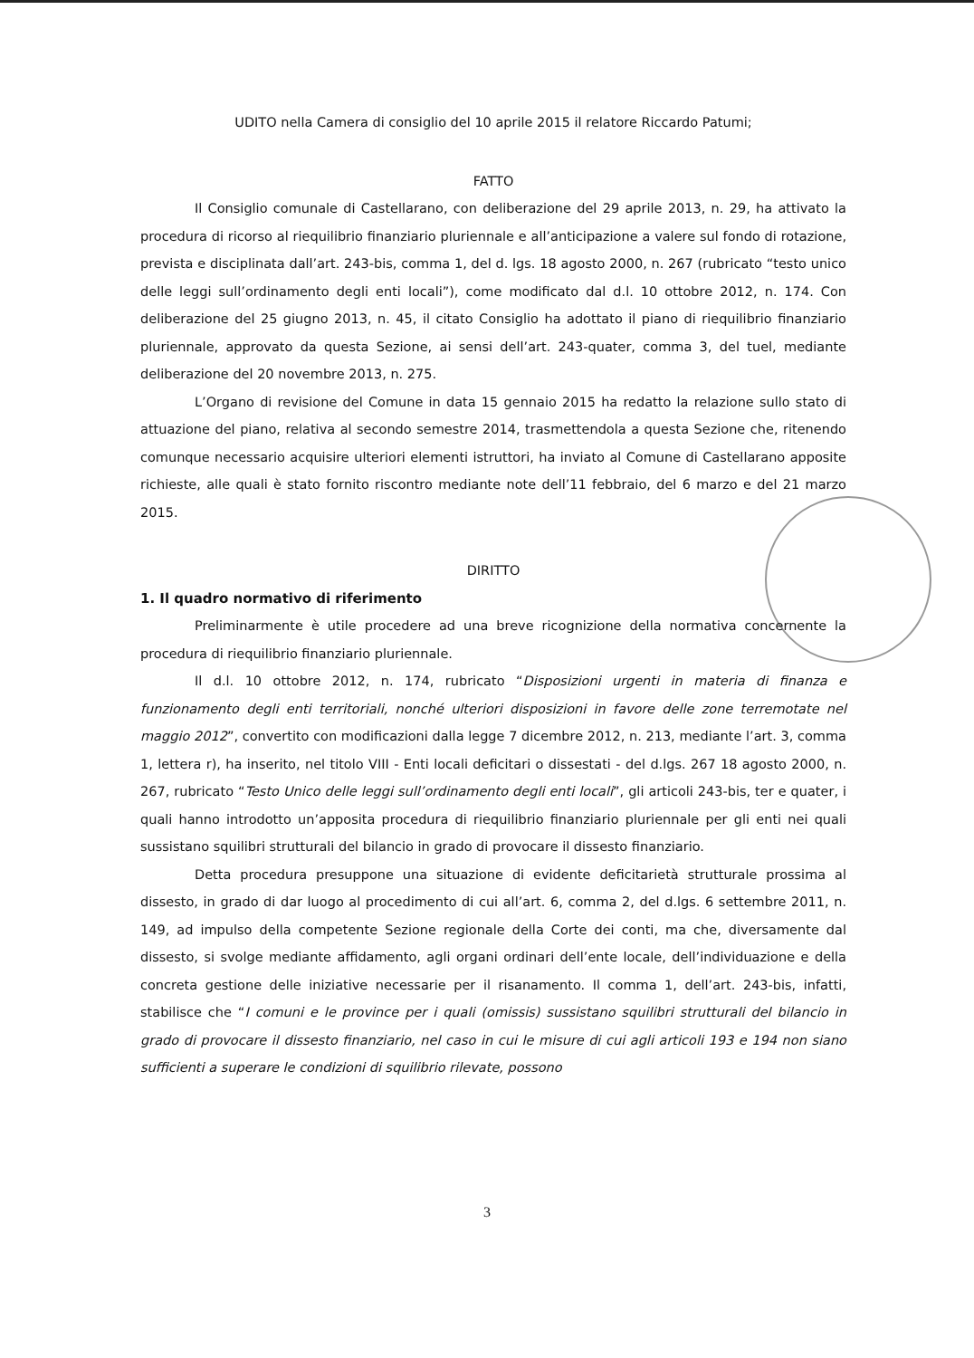UDITO nella Camera di consiglio del 10 aprile 2015 il relatore Riccardo Patumi;
FATTO
Il Consiglio comunale di Castellarano, con deliberazione del 29 aprile 2013, n. 29, ha attivato la procedura di ricorso al riequilibrio finanziario pluriennale e all’anticipazione a valere sul fondo di rotazione, prevista e disciplinata dall’art. 243-bis, comma 1, del d. lgs. 18 agosto 2000, n. 267 (rubricato “testo unico delle leggi sull’ordinamento degli enti locali”), come modificato dal d.l. 10 ottobre 2012, n. 174. Con deliberazione del 25 giugno 2013, n. 45, il citato Consiglio ha adottato il piano di riequilibrio finanziario pluriennale, approvato da questa Sezione, ai sensi dell’art. 243-quater, comma 3, del tuel, mediante deliberazione del 20 novembre 2013, n. 275.
L’Organo di revisione del Comune in data 15 gennaio 2015 ha redatto la relazione sullo stato di attuazione del piano, relativa al secondo semestre 2014, trasmettendola a questa Sezione che, ritenendo comunque necessario acquisire ulteriori elementi istruttori, ha inviato al Comune di Castellarano apposite richieste, alle quali è stato fornito riscontro mediante note dell’11 febbraio, del 6 marzo e del 21 marzo 2015.
DIRITTO
1. Il quadro normativo di riferimento
Preliminarmente è utile procedere ad una breve ricognizione della normativa concernente la procedura di riequilibrio finanziario pluriennale.
Il d.l. 10 ottobre 2012, n. 174, rubricato “Disposizioni urgenti in materia di finanza e funzionamento degli enti territoriali, nonché ulteriori disposizioni in favore delle zone terremotate nel maggio 2012”, convertito con modificazioni dalla legge 7 dicembre 2012, n. 213, mediante l’art. 3, comma 1, lettera r), ha inserito, nel titolo VIII - Enti locali deficitari o dissestati - del d.lgs. 267 18 agosto 2000, n. 267, rubricato “Testo Unico delle leggi sull’ordinamento degli enti locali”, gli articoli 243-bis, ter e quater, i quali hanno introdotto un’apposita procedura di riequilibrio finanziario pluriennale per gli enti nei quali sussistano squilibri strutturali del bilancio in grado di provocare il dissesto finanziario.
Detta procedura presuppone una situazione di evidente deficitarietà strutturale prossima al dissesto, in grado di dar luogo al procedimento di cui all’art. 6, comma 2, del d.lgs. 6 settembre 2011, n. 149, ad impulso della competente Sezione regionale della Corte dei conti, ma che, diversamente dal dissesto, si svolge mediante affidamento, agli organi ordinari dell’ente locale, dell’individuazione e della concreta gestione delle iniziative necessarie per il risanamento. Il comma 1, dell’art. 243-bis, infatti, stabilisce che “I comuni e le province per i quali (omissis) sussistano squilibri strutturali del bilancio in grado di provocare il dissesto finanziario, nel caso in cui le misure di cui agli articoli 193 e 194 non siano sufficienti a superare le condizioni di squilibrio rilevate, possono
3